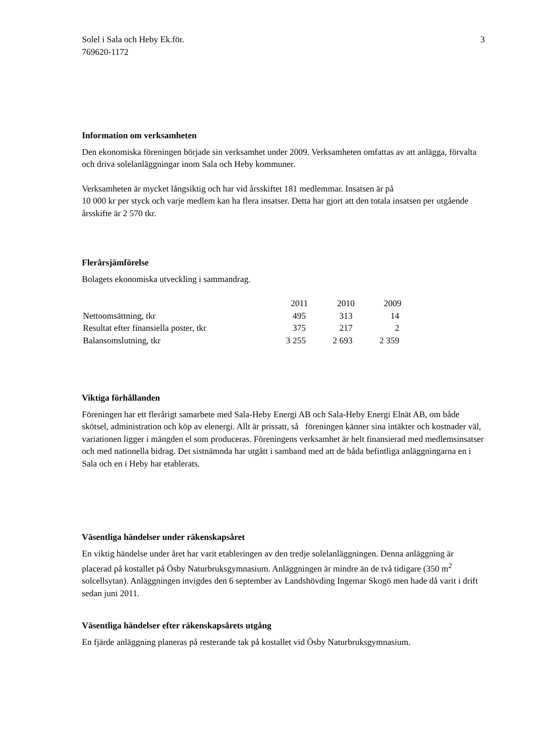Solel i Sala och Heby Ek.för.
769620-1172
3
Information om verksamheten
Den ekonomiska föreningen började sin verksamhet under 2009. Verksamheten omfattas av att anlägga, förvalta och driva solelanläggningar inom Sala och Heby kommuner.
Verksamheten är mycket långsiktig och har vid årsskiftet 181 medlemmar. Insatsen är på
10 000 kr per styck och varje medlem kan ha flera insatser. Detta har gjort att den totala insatsen per utgående årsskifte är 2 570 tkr.
Flerårsjämförelse
Bolagets ekonomiska utveckling i sammandrag.
| | 2011 | 2010 | 2009 |
| Nettoomsättning, tkr | 495 | 313 | 14 |
| Resultat efter finansiella poster, tkr | 375 | 217 | 2 |
| Balansomslutning, tkr | 3 255 | 2 693 | 2 359 |
Viktiga förhållanden
Föreningen har ett flerårigt samarbete med Sala-Heby Energi AB och Sala-Heby Energi Elnät AB, om både skötsel, administration och köp av elenergi. Allt är prissatt, så föreningen känner sina intäkter och kostnader väl, variationen ligger i mängden el som produceras. Föreningens verksamhet är helt finansierad med medlemsinsatser och med nationella bidrag. Det sistnämnda har utgått i samband med att de båda befintliga anläggningarna en i Sala och en i Heby har etablerats.
Väsentliga händelser under räkenskapsåret
En viktig händelse under året har varit etableringen av den tredje solelanläggningen. Denna anläggning är placerad på kostallet på Ösby Naturbruksgymnasium. Anläggningen är mindre än de två tidigare (350 m<sup>2</sup> solcellsytan). Anläggningen invigdes den 6 september av Landshövding Ingemar Skogö men hade då varit i drift sedan juni 2011.
Väsentliga händelser efter räkenskapsårets utgång
En fjärde anläggning planeras på resterande tak på kostallet vid Ösby Naturbruksgymnasium.